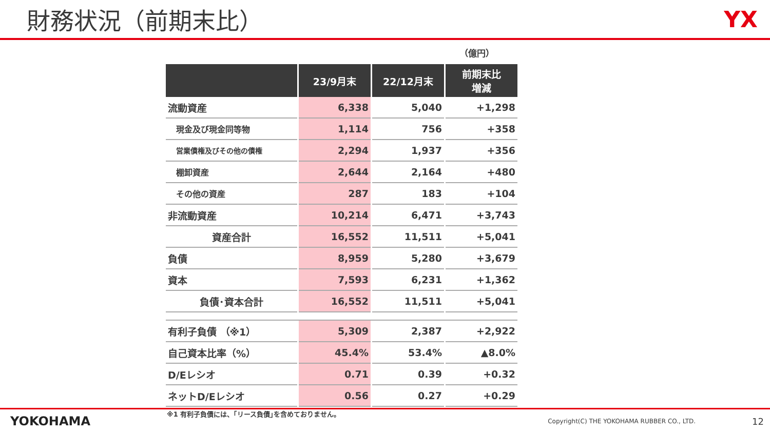財務状況（前期末比） YX
（億円）
| | 23/9月末 | 22/12月末 | 前期末比 増減 |
| --- | --- | --- | --- |
| 流動資産 | 6,338 | 5,040 | +1,298 |
| 現金及び現金同等物 | 1,114 | 756 | +358 |
| 営業債権及びその他の債権 | 2,294 | 1,937 | +356 |
| 棚卸資産 | 2,644 | 2,164 | +480 |
| その他の資産 | 287 | 183 | +104 |
| 非流動資産 | 10,214 | 6,471 | +3,743 |
| 資産合計 | 16,552 | 11,511 | +5,041 |
| 負債 | 8,959 | 5,280 | +3,679 |
| 資本 | 7,593 | 6,231 | +1,362 |
| 負債･資本合計 | 16,552 | 11,511 | +5,041 |
| 有利子負債 （※1） | 5,309 | 2,387 | +2,922 |
| 自己資本比率（%） | 45.4% | 53.4% | ▲8.0% |
| D/Eレシオ | 0.71 | 0.39 | +0.32 |
| ネットD/Eレシオ | 0.56 | 0.27 | +0.29 |
※1 有利子負債には、｢リース負債｣を含めておりません。
YOKOHAMA Copyright(C) THE YOKOHAMA RUBBER CO., LTD. 12